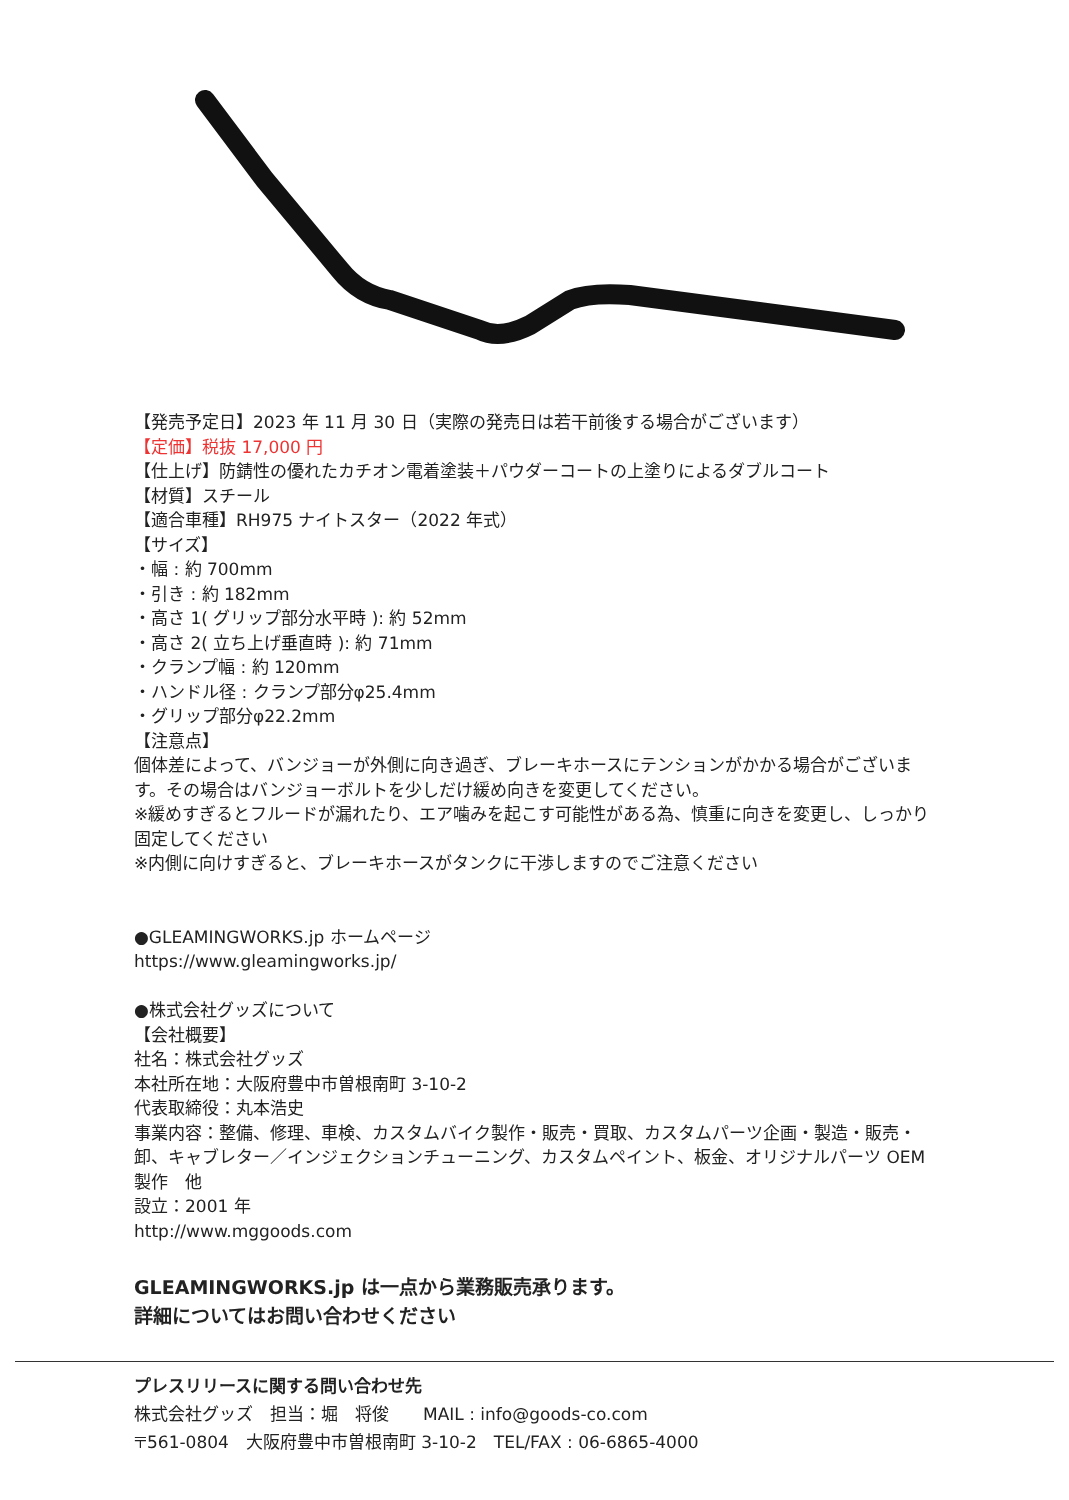【発売予定日】2023 年 11 月 30 日（実際の発売日は若干前後する場合がございます）
【定価】税抜 17,000 円
【仕上げ】防錆性の優れたカチオン電着塗装＋パウダーコートの上塗りによるダブルコート
【材質】スチール
【適合車種】RH975 ナイトスター（2022 年式）
【サイズ】
・幅 : 約 700mm
・引き : 約 182mm
・高さ 1( グリップ部分水平時 ): 約 52mm
・高さ 2( 立ち上げ垂直時 ): 約 71mm
・クランプ幅 : 約 120mm
・ハンドル径 : クランプ部分φ25.4mm
・グリップ部分φ22.2mm
【注意点】
個体差によって、バンジョーが外側に向き過ぎ、ブレーキホースにテンションがかかる場合がございます。その場合はバンジョーボルトを少しだけ緩め向きを変更してください。
※緩めすぎるとフルードが漏れたり、エア噛みを起こす可能性がある為、慎重に向きを変更し、しっかり固定してください
※内側に向けすぎると、ブレーキホースがタンクに干渉しますのでご注意ください
●GLEAMINGWORKS.jp ホームページ
https://www.gleamingworks.jp/
●株式会社グッズについて
【会社概要】
社名：株式会社グッズ
本社所在地：大阪府豊中市曽根南町 3-10-2
代表取締役：丸本浩史
事業内容：整備、修理、車検、カスタムバイク製作・販売・買取、カスタムパーツ企画・製造・販売・卸、キャブレター／インジェクションチューニング、カスタムペイント、板金、オリジナルパーツ OEM 製作　他
設立：2001 年
http://www.mggoods.com
GLEAMINGWORKS.jp は一点から業務販売承ります。
詳細についてはお問い合わせください
プレスリリースに関する問い合わせ先
株式会社グッズ　担当：堀　将俊　　MAIL : info@goods-co.com
〒561-0804　大阪府豊中市曽根南町 3-10-2　TEL/FAX : 06-6865-4000